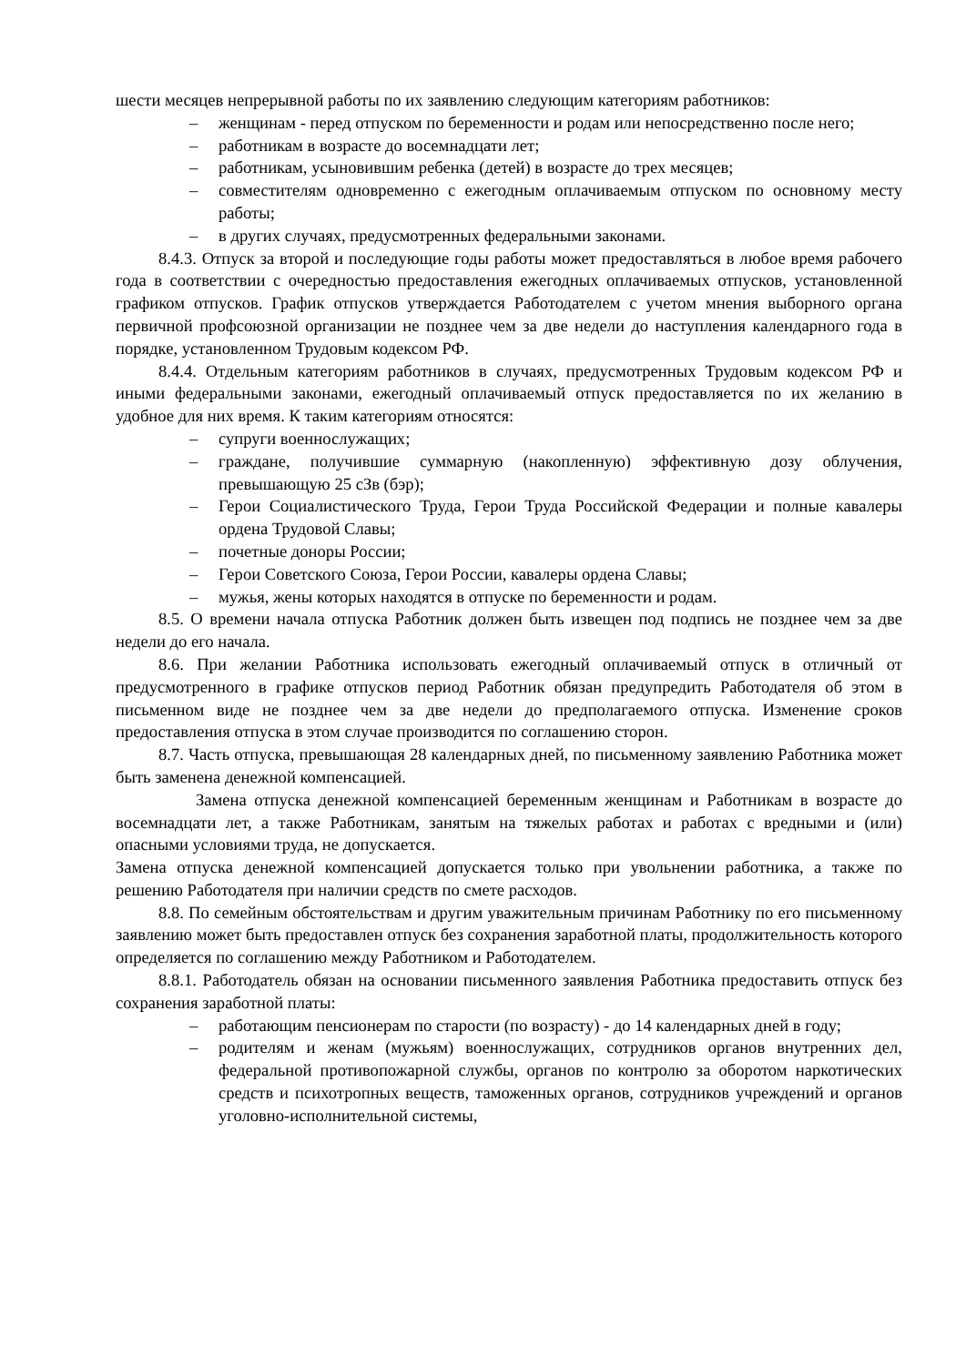шести месяцев непрерывной работы по их заявлению следующим категориям работников:
– женщинам - перед отпуском по беременности и родам или непосредственно после него;
– работникам в возрасте до восемнадцати лет;
– работникам, усыновившим ребенка (детей) в возрасте до трех месяцев;
– совместителям одновременно с ежегодным оплачиваемым отпуском по основному месту работы;
– в других случаях, предусмотренных федеральными законами.
8.4.3. Отпуск за второй и последующие годы работы может предоставляться в любое время рабочего года в соответствии с очередностью предоставления ежегодных оплачиваемых отпусков, установленной графиком отпусков. График отпусков утверждается Работодателем с учетом мнения выборного органа первичной профсоюзной организации не позднее чем за две недели до наступления календарного года в порядке, установленном Трудовым кодексом РФ.
8.4.4. Отдельным категориям работников в случаях, предусмотренных Трудовым кодексом РФ и иными федеральными законами, ежегодный оплачиваемый отпуск предоставляется по их желанию в удобное для них время. К таким категориям относятся:
– супруги военнослужащих;
– граждане, получившие суммарную (накопленную) эффективную дозу облучения, превышающую 25 сЗв (бэр);
– Герои Социалистического Труда, Герои Труда Российской Федерации и полные кавалеры ордена Трудовой Славы;
– почетные доноры России;
– Герои Советского Союза, Герои России, кавалеры ордена Славы;
– мужья, жены которых находятся в отпуске по беременности и родам.
8.5. О времени начала отпуска Работник должен быть извещен под подпись не позднее чем за две недели до его начала.
8.6. При желании Работника использовать ежегодный оплачиваемый отпуск в отличный от предусмотренного в графике отпусков период Работник обязан предупредить Работодателя об этом в письменном виде не позднее чем за две недели до предполагаемого отпуска. Изменение сроков предоставления отпуска в этом случае производится по соглашению сторон.
8.7. Часть отпуска, превышающая 28 календарных дней, по письменному заявлению Работника может быть заменена денежной компенсацией.
Замена отпуска денежной компенсацией беременным женщинам и Работникам в возрасте до восемнадцати лет, а также Работникам, занятым на тяжелых работах и работах с вредными и (или) опасными условиями труда, не допускается.
Замена отпуска денежной компенсацией допускается только при увольнении работника, а также по решению Работодателя при наличии средств по смете расходов.
8.8. По семейным обстоятельствам и другим уважительным причинам Работнику по его письменному заявлению может быть предоставлен отпуск без сохранения заработной платы, продолжительность которого определяется по соглашению между Работником и Работодателем.
8.8.1. Работодатель обязан на основании письменного заявления Работника предоставить отпуск без сохранения заработной платы:
– работающим пенсионерам по старости (по возрасту) - до 14 календарных дней в году;
– родителям и женам (мужьям) военнослужащих, сотрудников органов внутренних дел, федеральной противопожарной службы, органов по контролю за оборотом наркотических средств и психотропных веществ, таможенных органов, сотрудников учреждений и органов уголовно-исполнительной системы,